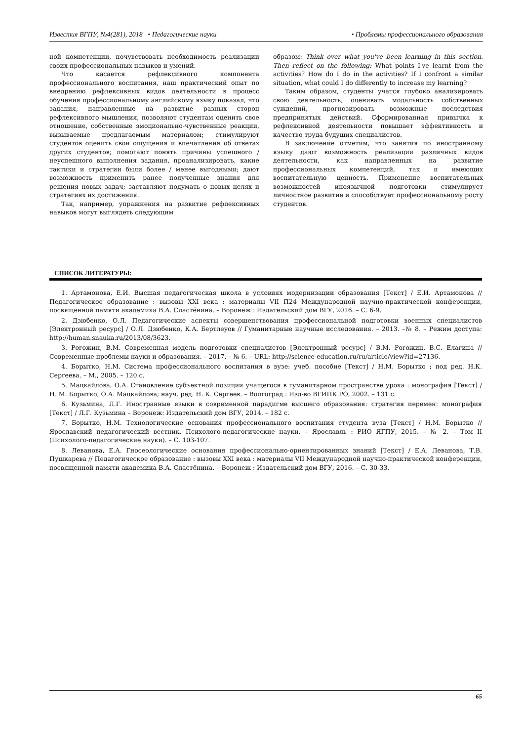Известия ВГПУ, №4(281), 2018 • Педагогические науки • Проблемы профессионального образования
ной компетенции, почувствовать необходимость реализации своих профессиональных навыков и умений.
Что касается рефлексивного компонента профессионального воспитания, наш практический опыт по внедрению рефлексивных видов деятельности в процесс обучения профессиональному английскому языку показал, что задания, направленные на развитие разных сторон рефлексивного мышления, позволяют студентам оценить свое отношение, собственные эмоционально-чувственные реакции, вызываемые предлагаемым материалом; стимулируют студентов оценить свои ощущения и впечатления об ответах других студентов; помогают понять причины успешного / неуспешного выполнения задания, проанализировать, какие тактики и стратегии были более / менее выгодными; дают возможность применить ранее полученные знания для решения новых задач; заставляют подумать о новых целях и стратегиях их достижения.
Так, например, упражнения на развитие рефлексивных навыков могут выглядеть следующим
образом: Think over what you've been learning in this section. Then reflect on the following: What points I've learnt from the activities? How do I do in the activities? If I confront a similar situation, what could I do differently to increase my learning?
Таким образом, студенты учатся глубоко анализировать свою деятельность, оценивать модальность собственных суждений, прогнозировать возможные последствия предпринятых действий. Сформированная привычка к рефлексивной деятельности повышает эффективность и качество труда будущих специалистов.
В заключение отметим, что занятия по иностранному языку дают возможность реализации различных видов деятельности, как направленных на развитие профессиональных компетенций, так и имеющих воспитательную ценность. Применение воспитательных возможностей иноязычной подготовки стимулирует личностное развитие и способствует профессиональному росту студентов.
СПИСОК ЛИТЕРАТУРЫ:
1. Артамонова, Е.И. Высшая педагогическая школа в условиях модернизации образования [Текст] / Е.И. Артамонова // Педагогическое образование : вызовы XXI века : материалы VII П24 Международной научно-практической конференции, посвященной памяти академика В.А. Сластёнина. – Воронеж : Издательский дом ВГУ, 2016. – С. 6-9.
2. Дзюбенко, О.Л. Педагогические аспекты совершенствования профессиональной подготовки военных специалистов [Электронный ресурс] / О.Л. Дзюбенко, К.А. Бертлеуов // Гуманитарные научные исследования. – 2013. –№ 8. – Режим доступа: http://human.snauka.ru/2013/08/3623.
3. Рогожин, В.М. Современная модель подготовки специалистов [Электронный ресурс] / В.М. Рогожин, В.С. Елагина // Современные проблемы науки и образования. – 2017. – № 6. – URL: http://science-education.ru/ru/article/view?id=27136.
4. Борытко, Н.М. Система профессионального воспитания в вузе: учеб. пособие [Текст] / Н.М. Борытко ; под ред. Н.К. Сергеева. – М., 2005. – 120 с.
5. Мацкайлова, О.А. Становление субъектной позиции учащегося в гуманитарном пространстве урока : монография [Текст] / Н. М. Борытко, О.А. Мацкайлова; науч. ред. Н. К. Сергеев. – Волгоград : Изд-во ВГИПК РО, 2002. – 131 с.
6. Кузьмина, Л.Г. Иностранные языки в современной парадигме высшего образования: стратегия перемен: монография [Текст] / Л.Г. Кузьмина – Воронеж: Издательский дом ВГУ, 2014. – 182 с.
7. Борытко, Н.М. Технологические основания профессионального воспитания студента вуза [Текст] / Н.М. Борытко // Ярославский педагогический вестник. Психолого-педагогические науки. – Ярославль : РИО ЯГПУ, 2015. – № 2. – Том II (Психолого-педагогические науки). – С. 103-107.
8. Леванова, Е.А. Гносеологические основания профессионально-ориентированных знаний [Текст] / Е.А. Леванова, Т.В. Пушкарева // Педагогическое образование : вызовы XXI века : материалы VII Международной научно-практической конференции, посвященной памяти академика В.А. Сластёнина. – Воронеж : Издательский дом ВГУ, 2016. – С. 30-33.
65